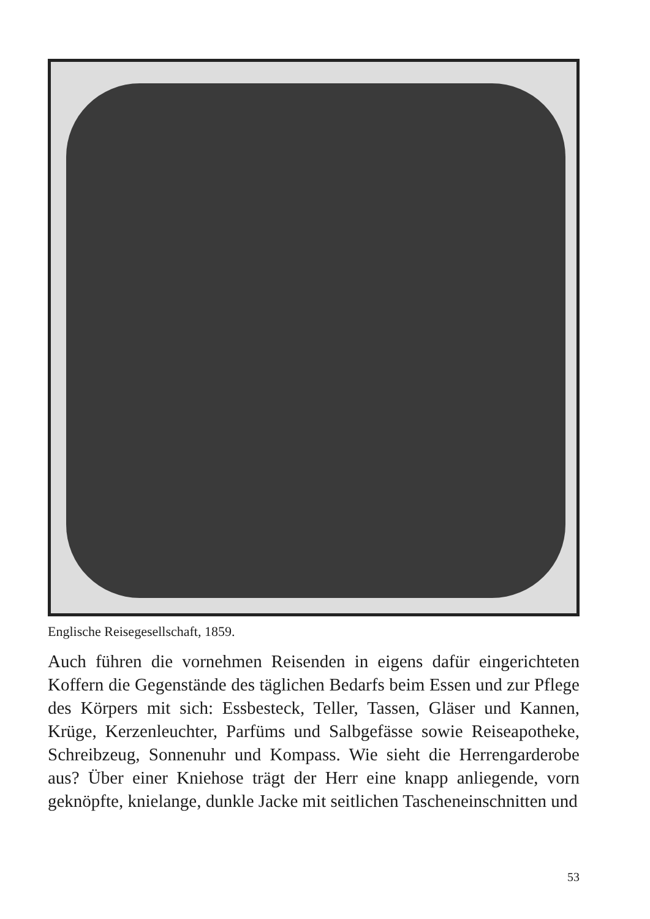Englische Reisegesellschaft, 1859.
Auch führen die vornehmen Reisenden in eigens dafür eingerichteten Koffern die Gegenstände des täglichen Bedarfs beim Essen und zur Pflege des Körpers mit sich: Essbesteck, Teller, Tassen, Gläser und Kannen, Krüge, Kerzenleuchter, Parfüms und Salbgefässe sowie Reiseapotheke, Schreibzeug, Sonnenuhr und Kompass. Wie sieht die Herrengarderobe aus? Über einer Kniehose trägt der Herr eine knapp anliegende, vorn geknöpfte, knielange, dunkle Jacke mit seitlichen Tascheneinschnitten und
53